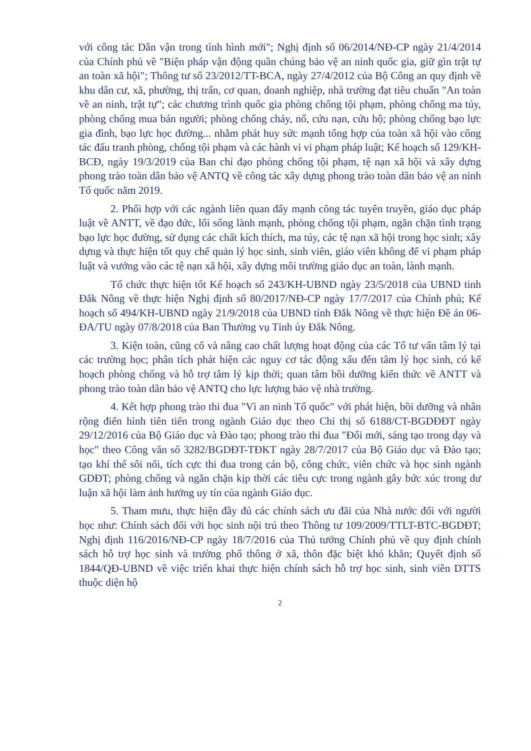với công tác Dân vận trong tình hình mới"; Nghị định số 06/2014/NĐ-CP ngày 21/4/2014 của Chính phủ về "Biện pháp vận động quần chúng bảo vệ an ninh quốc gia, giữ gìn trật tự an toàn xã hội"; Thông tư số 23/2012/TT-BCA, ngày 27/4/2012 của Bộ Công an quy định về khu dân cư, xã, phường, thị trấn, cơ quan, doanh nghiệp, nhà trường đạt tiêu chuẩn "An toàn về an ninh, trật tự"; các chương trình quốc gia phòng chống tội phạm, phòng chống ma túy, phòng chống mua bán người; phòng chống cháy, nổ, cứu nạn, cứu hộ; phòng chống bạo lực gia đình, bạo lực học đường... nhằm phát huy sức mạnh tổng hợp của toàn xã hội vào công tác đấu tranh phòng, chống tội phạm và các hành vi vi phạm pháp luật; Kế hoạch số 129/KH-BCĐ, ngày 19/3/2019 của Ban chỉ đạo phòng chống tội phạm, tệ nạn xã hội và xây dựng phong trào toàn dân bảo vệ ANTQ về công tác xây dựng phong trào toàn dân bảo vệ an ninh Tổ quốc năm 2019.
2. Phối hợp với các ngành liên quan đẩy mạnh công tác tuyên truyền, giáo dục pháp luật về ANTT, về đạo đức, lối sống lành mạnh, phòng chống tội phạm, ngăn chặn tình trạng bạo lực học đường, sử dụng các chất kích thích, ma túy, các tệ nạn xã hội trong học sinh; xây dựng và thực hiện tốt quy chế quản lý học sinh, sinh viên, giáo viên không để vi phạm pháp luật và vướng vào các tệ nạn xã hội, xây dựng môi trường giáo dục an toàn, lành mạnh.
Tổ chức thực hiện tốt Kế hoạch số 243/KH-UBND ngày 23/5/2018 của UBND tỉnh Đắk Nông về thực hiện Nghị định số 80/2017/NĐ-CP ngày 17/7/2017 của Chính phủ; Kế hoạch số 494/KH-UBND ngày 21/9/2018 của UBND tỉnh Đắk Nông về thực hiện Đề án 06-ĐA/TU ngày 07/8/2018 của Ban Thường vụ Tỉnh ủy Đắk Nông.
3. Kiện toàn, cũng cố và nâng cao chất lượng hoạt động của các Tổ tư vấn tâm lý tại các trường học; phân tích phát hiện các nguy cơ tác động xấu đến tâm lý học sinh, có kế hoạch phòng chống và hỗ trợ tâm lý kịp thời; quan tâm bồi dưỡng kiến thức về ANTT và phong trào toàn dân bảo vệ ANTQ cho lực lượng bảo vệ nhà trường.
4. Kết hợp phong trào thi đua "Vì an ninh Tổ quốc" với phát hiện, bồi dưỡng và nhân rộng điển hình tiên tiến trong ngành Giáo dục theo Chỉ thị số 6188/CT-BGDĐĐT ngày 29/12/2016 của Bộ Giáo dục và Đào tạo; phong trào thi đua "Đổi mới, sáng tạo trong dạy và học" theo Công văn số 3282/BGDĐT-TĐKT ngày 28/7/2017 của Bộ Giáo dục và Đào tạo; tạo khí thế sôi nổi, tích cực thi đua trong cán bộ, công chức, viên chức và học sinh ngành GDĐT; phòng chống và ngăn chặn kịp thời các tiêu cực trong ngành gây bức xúc trong dư luận xã hội làm ảnh hưởng uy tín của ngành Giáo dục.
5. Tham mưu, thực hiện đầy đủ các chính sách ưu đãi của Nhà nước đối với người học như: Chính sách đối với học sinh nội trú theo Thông tư 109/2009/TTLT-BTC-BGDĐT; Nghị định 116/2016/NĐ-CP ngày 18/7/2016 của Thủ tướng Chính phủ về quy định chính sách hỗ trợ học sinh và trường phổ thông ở xã, thôn đặc biệt khó khăn; Quyết định số 1844/QĐ-UBND về việc triển khai thực hiện chính sách hỗ trợ học sinh, sinh viên DTTS thuộc diện hộ
2